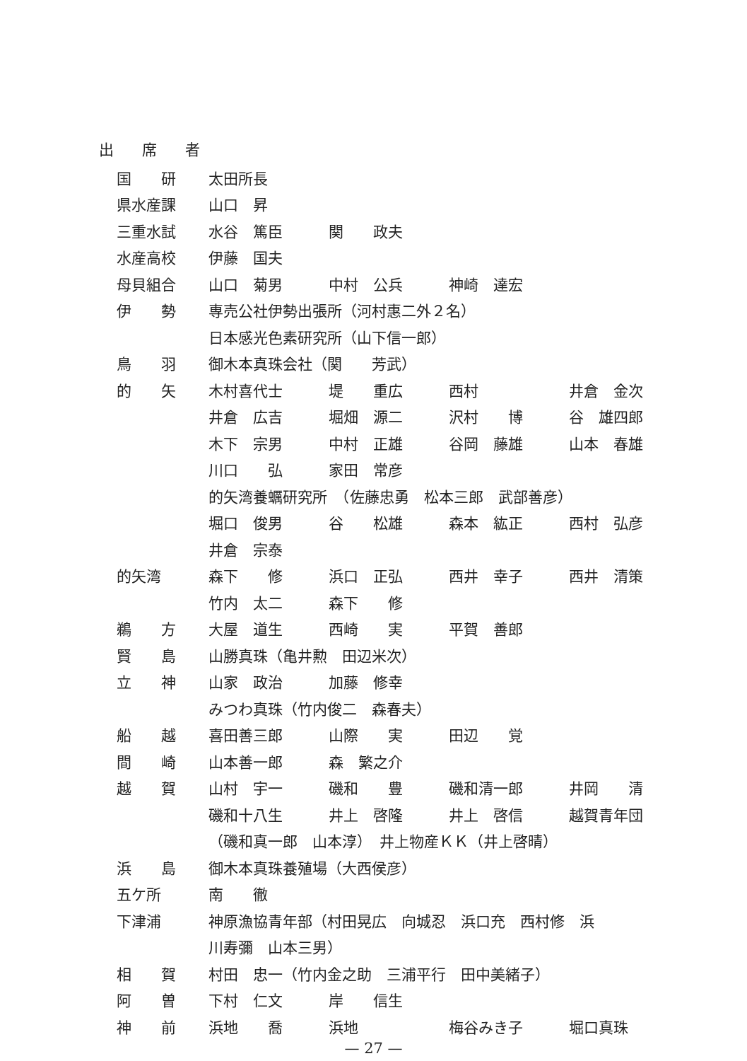出席者
| 国 研 | 太田所長 | | | |
| 県水産課 | 山口 昇 | | | |
| 三重水試 | 水谷 篤臣 | 関 政夫 | | |
| 水産高校 | 伊藤 国夫 | | | |
| 母貝組合 | 山口 菊男 | 中村 公兵 | 神崎 達宏 | |
| 伊 勢 | 専売公社伊勢出張所（河村惠二外２名） | | | |
| | 日本感光色素研究所（山下信一郎） | | | |
| 鳥 羽 | 御木本真珠会社（関 芳武） | | | |
| 的 矢 | 木村喜代士 | 堤 重広 | 西村 | 井倉 金次 |
| | 井倉 広吉 | 堀畑 源二 | 沢村 博 | 谷 雄四郎 |
| | 木下 宗男 | 中村 正雄 | 谷岡 藤雄 | 山本 春雄 |
| | 川口 弘 | 家田 常彦 | | |
| | 的矢湾養蠣研究所 （佐藤忠勇 松本三郎 武部善彦） | | | |
| | 堀口 俊男 | 谷 松雄 | 森本 紘正 | 西村 弘彦 |
| | 井倉 宗泰 | | | |
| 的矢湾 | 森下 修 | 浜口 正弘 | 西井 幸子 | 西井 清策 |
| | 竹内 太二 | 森下 修 | | |
| 鵜 方 | 大屋 道生 | 西崎 実 | 平賀 善郎 | |
| 賢 島 | 山勝真珠（亀井勲 田辺米次） | | | |
| 立 神 | 山家 政治 | 加藤 修幸 | | |
| | みつわ真珠（竹内俊二 森春夫） | | | |
| 船 越 | 喜田善三郎 | 山際 実 | 田辺 覚 | |
| 間 崎 | 山本善一郎 | 森 繁之介 | | |
| 越 賀 | 山村 宇一 | 磯和 豊 | 磯和清一郎 | 井岡 清 |
| | 磯和十八生 | 井上 啓隆 | 井上 啓信 | 越賀青年団 |
| | （磯和真一郎 山本淳） 井上物産ＫＫ（井上啓晴） | | | |
| 浜 島 | 御木本真珠養殖場（大西侯彦） | | | |
| 五ケ所 | 南 徹 | | | |
| 下津浦 | 神原漁協青年部（村田晃広 向城忍 浜口充 西村修 浜 | | | |
| | 川寿彌 山本三男） | | | |
| 相 賀 | 村田 忠一（竹内金之助 三浦平行 田中美緒子） | | | |
| 阿 曽 | 下村 仁文 | 岸 信生 | | |
| 神 前 | 浜地 喬 | 浜地 | 梅谷みき子 | 堀口真珠 |
— 27 —